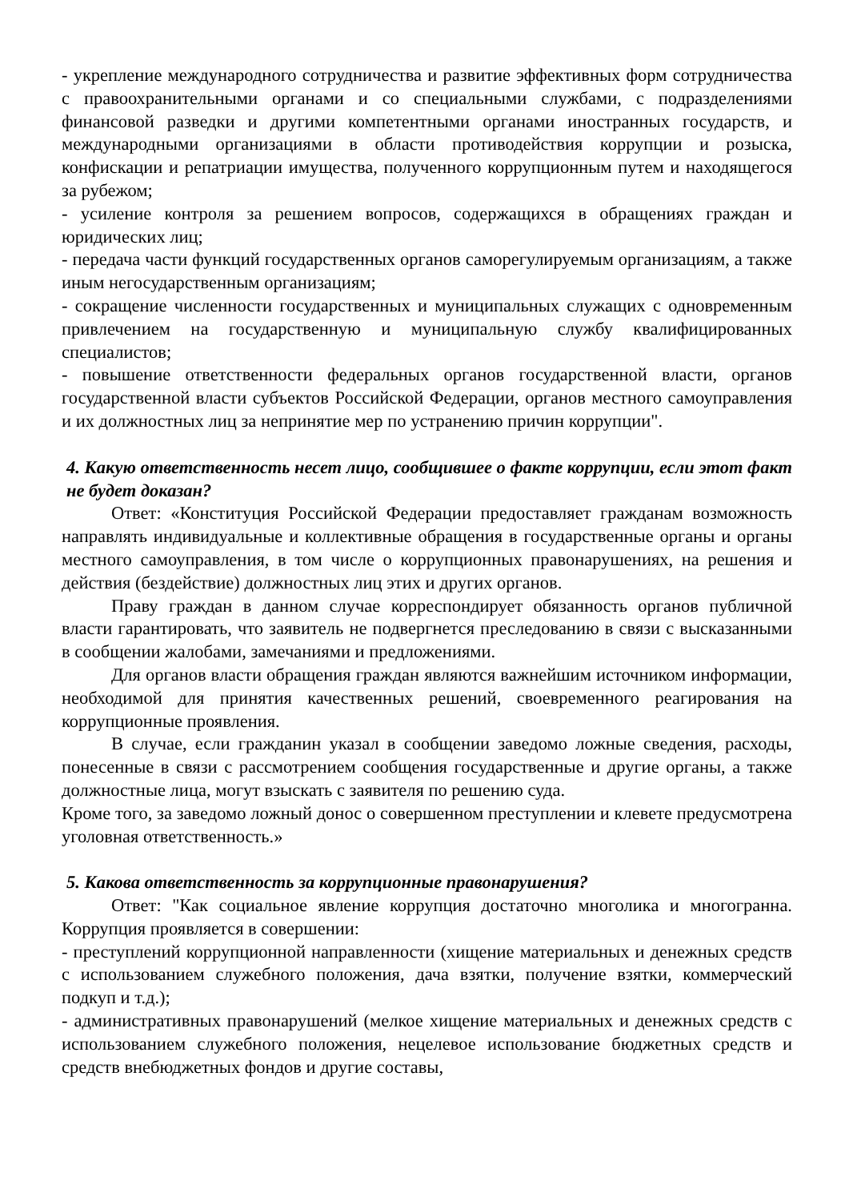- укрепление международного сотрудничества и развитие эффективных форм сотрудничества с правоохранительными органами и со специальными службами, с подразделениями финансовой разведки и другими компетентными органами иностранных государств, и международными организациями в области противодействия коррупции и розыска, конфискации и репатриации имущества, полученного коррупционным путем и находящегося за рубежом;
- усиление контроля за решением вопросов, содержащихся в обращениях граждан и юридических лиц;
- передача части функций государственных органов саморегулируемым организациям, а также иным негосударственным организациям;
- сокращение численности государственных и муниципальных служащих с одновременным привлечением на государственную и муниципальную службу квалифицированных специалистов;
- повышение ответственности федеральных органов государственной власти, органов государственной власти субъектов Российской Федерации, органов местного самоуправления и их должностных лиц за непринятие мер по устранению причин коррупции".
4. Какую ответственность несет лицо, сообщившее о факте коррупции, если этот факт не будет доказан?
Ответ: «Конституция Российской Федерации предоставляет гражданам возможность направлять индивидуальные и коллективные обращения в государственные органы и органы местного самоуправления, в том числе о коррупционных правонарушениях, на решения и действия (бездействие) должностных лиц этих и других органов.
Праву граждан в данном случае корреспондирует обязанность органов публичной власти гарантировать, что заявитель не подвергнется преследованию в связи с высказанными в сообщении жалобами, замечаниями и предложениями.
Для органов власти обращения граждан являются важнейшим источником информации, необходимой для принятия качественных решений, своевременного реагирования на коррупционные проявления.
В случае, если гражданин указал в сообщении заведомо ложные сведения, расходы, понесенные в связи с рассмотрением сообщения государственные и другие органы, а также должностные лица, могут взыскать с заявителя по решению суда.
Кроме того, за заведомо ложный донос о совершенном преступлении и клевете предусмотрена уголовная ответственность.»
5. Какова ответственность за коррупционные правонарушения?
Ответ: "Как социальное явление коррупция достаточно многолика и многогранна. Коррупция проявляется в совершении:
- преступлений коррупционной направленности (хищение материальных и денежных средств с использованием служебного положения, дача взятки, получение взятки, коммерческий подкуп и т.д.);
- административных правонарушений (мелкое хищение материальных и денежных средств с использованием служебного положения, нецелевое использование бюджетных средств и средств внебюджетных фондов и другие составы,